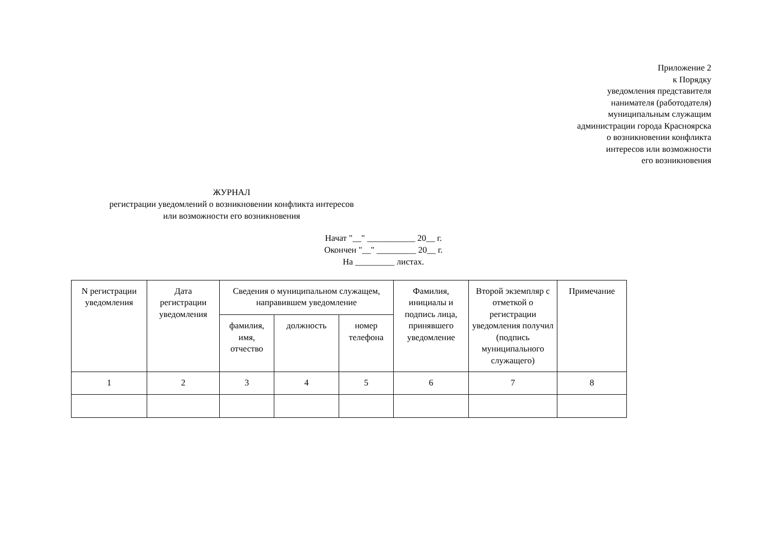Приложение 2
к Порядку
уведомления представителя
нанимателя (работодателя)
муниципальным служащим
администрации города Красноярска
о возникновении конфликта
интересов или возможности
его возникновения
ЖУРНАЛ
регистрации уведомлений о возникновении конфликта интересов
или возможности его возникновения
Начат "__" ___________ 20__ г.
Окончен "__" _________ 20__ г.
На _________ листах.
| N регистрации уведомления | Дата регистрации уведомления | Сведения о муниципальном служащем, направившем уведомление | | | Фамилия, инициалы и подпись лица, принявшего уведомление | Второй экземпляр с отметкой о регистрации уведомления получил (подпись муниципального служащего) | Примечание |
| --- | --- | --- | --- | --- | --- | --- | --- |
| | | фамилия, имя, отчество | должность | номер телефона | | | |
| 1 | 2 | 3 | 4 | 5 | 6 | 7 | 8 |